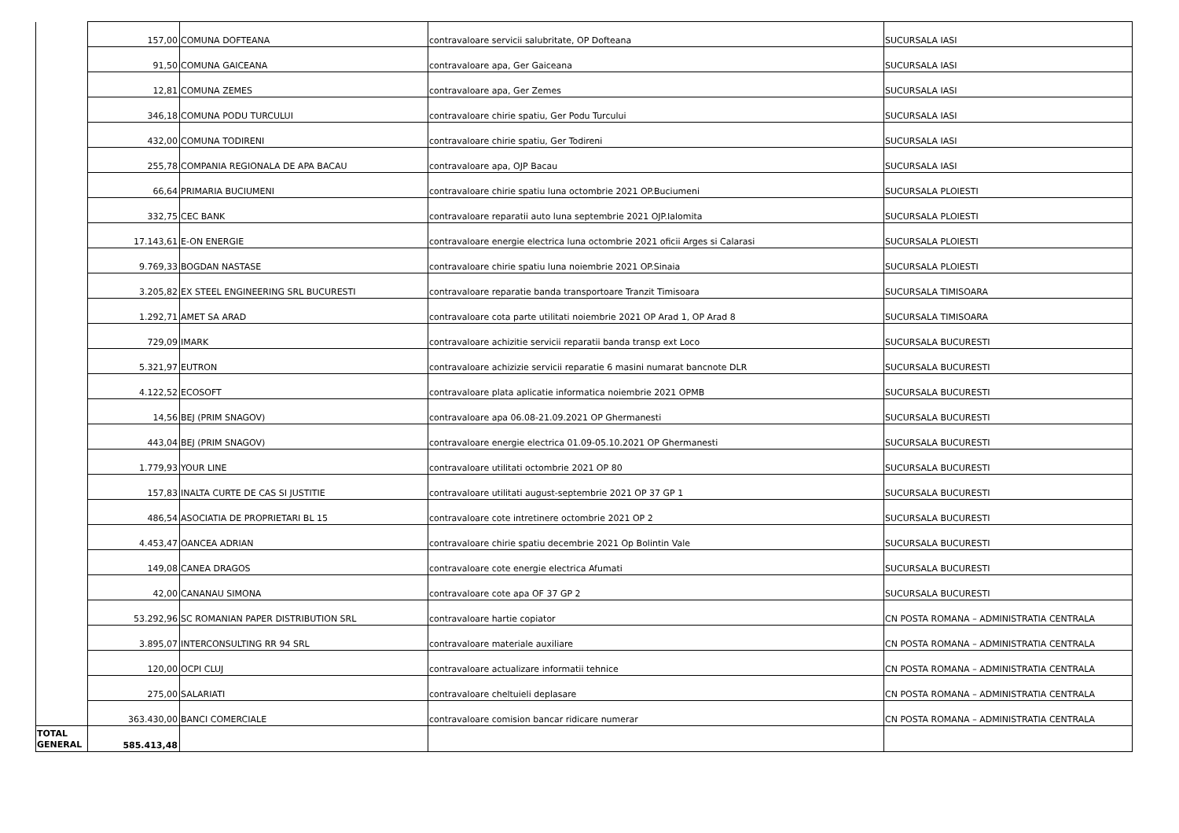| | 157,00 | COMUNA DOFTEANA | contravaloare servicii salubritate, OP Dofteana | SUCURSALA IASI |
| | 91,50 | COMUNA GAICEANA | contravaloare apa, Ger Gaiceana | SUCURSALA IASI |
| | 12,81 | COMUNA ZEMES | contravaloare apa, Ger Zemes | SUCURSALA IASI |
| | 346,18 | COMUNA PODU TURCULUI | contravaloare chirie spatiu, Ger Podu Turcului | SUCURSALA IASI |
| | 432,00 | COMUNA TODIRENI | contravaloare chirie spatiu, Ger Todireni | SUCURSALA IASI |
| | 255,78 | COMPANIA REGIONALA DE APA BACAU | contravaloare apa, OJP Bacau | SUCURSALA IASI |
| | 66,64 | PRIMARIA BUCIUMENI | contravaloare chirie spatiu luna octombrie 2021 OP.Buciumeni | SUCURSALA PLOIESTI |
| | 332,75 | CEC BANK | contravaloare reparatii auto luna septembrie 2021 OJP.Ialomita | SUCURSALA PLOIESTI |
| | 17.143,61 | E-ON ENERGIE | contravaloare energie electrica luna octombrie 2021 oficii Arges si Calarasi | SUCURSALA PLOIESTI |
| | 9.769,33 | BOGDAN NASTASE | contravaloare chirie spatiu luna noiembrie 2021 OP.Sinaia | SUCURSALA PLOIESTI |
| | 3.205,82 | EX STEEL ENGINEERING SRL BUCURESTI | contravaloare reparatie banda transportoare Tranzit Timisoara | SUCURSALA TIMISOARA |
| | 1.292,71 | AMET SA ARAD | contravaloare cota parte utilitati noiembrie 2021 OP Arad 1, OP Arad 8 | SUCURSALA TIMISOARA |
| | 729,09 | IMARK | contravaloare achizitie servicii reparatii banda transp ext Loco | SUCURSALA BUCURESTI |
| | 5.321,97 | EUTRON | contravaloare achizizie servicii reparatie 6 masini numarat bancnote DLR | SUCURSALA BUCURESTI |
| | 4.122,52 | ECOSOFT | contravaloare plata aplicatie informatica noiembrie 2021 OPMB | SUCURSALA BUCURESTI |
| | 14,56 | BEJ (PRIM SNAGOV) | contravaloare apa 06.08-21.09.2021 OP Ghermanesti | SUCURSALA BUCURESTI |
| | 443,04 | BEJ (PRIM SNAGOV) | contravaloare energie electrica 01.09-05.10.2021 OP Ghermanesti | SUCURSALA BUCURESTI |
| | 1.779,93 | YOUR LINE | contravaloare utilitati octombrie 2021 OP 80 | SUCURSALA BUCURESTI |
| | 157,83 | INALTA CURTE DE CAS SI JUSTITIE | contravaloare utilitati august-septembrie 2021 OP 37 GP 1 | SUCURSALA BUCURESTI |
| | 486,54 | ASOCIATIA DE PROPRIETARI BL 15 | contravaloare cote intretinere octombrie 2021 OP 2 | SUCURSALA BUCURESTI |
| | 4.453,47 | OANCEA ADRIAN | contravaloare chirie spatiu decembrie 2021 Op Bolintin Vale | SUCURSALA BUCURESTI |
| | 149,08 | CANEA DRAGOS | contravaloare cote energie electrica Afumati | SUCURSALA BUCURESTI |
| | 42,00 | CANANAU SIMONA | contravaloare cote apa OF 37 GP 2 | SUCURSALA BUCURESTI |
| | 53.292,96 | SC ROMANIAN PAPER DISTRIBUTION SRL | contravaloare hartie copiator | CN POSTA ROMANA – ADMINISTRATIA CENTRALA |
| | 3.895,07 | INTERCONSULTING RR 94 SRL | contravaloare materiale auxiliare | CN POSTA ROMANA – ADMINISTRATIA CENTRALA |
| | 120,00 | OCPI CLUJ | contravaloare actualizare informatii tehnice | CN POSTA ROMANA – ADMINISTRATIA CENTRALA |
| | 275,00 | SALARIATI | contravaloare cheltuieli deplasare | CN POSTA ROMANA – ADMINISTRATIA CENTRALA |
| | 363.430,00 | BANCI COMERCIALE | contravaloare comision bancar ridicare numerar | CN POSTA ROMANA – ADMINISTRATIA CENTRALA |
| TOTAL GENERAL | 585.413,48 | | | |